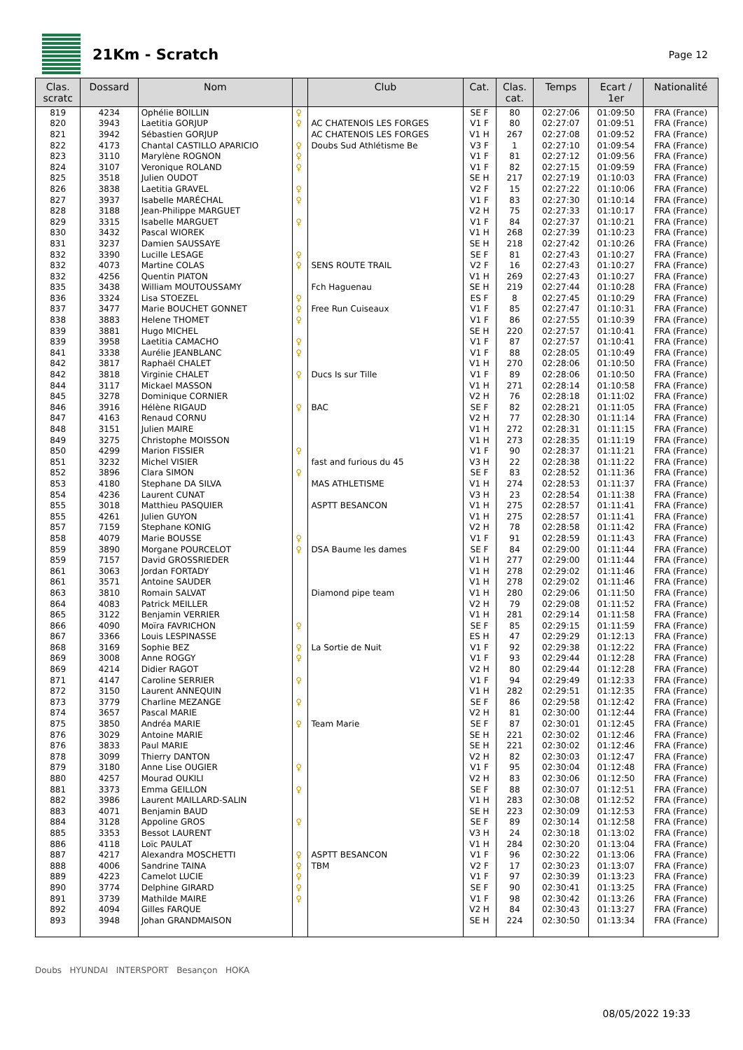21Km - Scratch
Page 12
| Clas. scratc | Dossard | Nom | | Club | Cat. | Clas. cat. | Temps | Ecart / 1er | Nationalité |
| --- | --- | --- | --- | --- | --- | --- | --- | --- | --- |
| 819 | 4234 | Ophélie BOILLIN | ♀ | | SE F | 80 | 02:27:06 | 01:09:50 | FRA (France) |
| 820 | 3943 | Laetitia GORJUP | ♀ | AC CHATENOIS LES FORGES | V1 F | 80 | 02:27:07 | 01:09:51 | FRA (France) |
| 821 | 3942 | Sébastien GORJUP | | AC CHATENOIS LES FORGES | V1 H | 267 | 02:27:08 | 01:09:52 | FRA (France) |
| 822 | 4173 | Chantal CASTILLO APARICIO | ♀ | Doubs Sud Athlétisme Be | V3 F | 1 | 02:27:10 | 01:09:54 | FRA (France) |
| 823 | 3110 | Marylène ROGNON | ♀ | | V1 F | 81 | 02:27:12 | 01:09:56 | FRA (France) |
| 824 | 3107 | Veronique ROLAND | ♀ | | V1 F | 82 | 02:27:15 | 01:09:59 | FRA (France) |
| 825 | 3518 | Julien OUDOT | | | SE H | 217 | 02:27:19 | 01:10:03 | FRA (France) |
| 826 | 3838 | Laetitia GRAVEL | ♀ | | V2 F | 15 | 02:27:22 | 01:10:06 | FRA (France) |
| 827 | 3937 | Isabelle MARÉCHAL | ♀ | | V1 F | 83 | 02:27:30 | 01:10:14 | FRA (France) |
| 828 | 3188 | Jean-Philippe MARGUET | | | V2 H | 75 | 02:27:33 | 01:10:17 | FRA (France) |
| 829 | 3315 | Isabelle MARGUET | ♀ | | V1 F | 84 | 02:27:37 | 01:10:21 | FRA (France) |
| 830 | 3432 | Pascal WIOREK | | | V1 H | 268 | 02:27:39 | 01:10:23 | FRA (France) |
| 831 | 3237 | Damien SAUSSAYE | | | SE H | 218 | 02:27:42 | 01:10:26 | FRA (France) |
| 832 | 3390 | Lucille LESAGE | ♀ | | SE F | 81 | 02:27:43 | 01:10:27 | FRA (France) |
| 832 | 4073 | Martine COLAS | ♀ | SENS ROUTE TRAIL | V2 F | 16 | 02:27:43 | 01:10:27 | FRA (France) |
| 832 | 4256 | Quentin PIATON | | | V1 H | 269 | 02:27:43 | 01:10:27 | FRA (France) |
| 835 | 3438 | William MOUTOUSSAMY | | Fch Haguenau | SE H | 219 | 02:27:44 | 01:10:28 | FRA (France) |
| 836 | 3324 | Lisa STOEZEL | ♀ | | ES F | 8 | 02:27:45 | 01:10:29 | FRA (France) |
| 837 | 3477 | Marie BOUCHET GONNET | ♀ | Free Run Cuiseaux | V1 F | 85 | 02:27:47 | 01:10:31 | FRA (France) |
| 838 | 3883 | Helene THOMET | ♀ | | V1 F | 86 | 02:27:55 | 01:10:39 | FRA (France) |
| 839 | 3881 | Hugo MICHEL | | | SE H | 220 | 02:27:57 | 01:10:41 | FRA (France) |
| 839 | 3958 | Laetitia CAMACHO | ♀ | | V1 F | 87 | 02:27:57 | 01:10:41 | FRA (France) |
| 841 | 3338 | Aurélie JEANBLANC | ♀ | | V1 F | 88 | 02:28:05 | 01:10:49 | FRA (France) |
| 842 | 3817 | Raphaël CHALET | | | V1 H | 270 | 02:28:06 | 01:10:50 | FRA (France) |
| 842 | 3818 | Virginie CHALET | ♀ | Ducs Is sur Tille | V1 F | 89 | 02:28:06 | 01:10:50 | FRA (France) |
| 844 | 3117 | Mickael MASSON | | | V1 H | 271 | 02:28:14 | 01:10:58 | FRA (France) |
| 845 | 3278 | Dominique CORNIER | | | V2 H | 76 | 02:28:18 | 01:11:02 | FRA (France) |
| 846 | 3916 | Hélène RIGAUD | ♀ | BAC | SE F | 82 | 02:28:21 | 01:11:05 | FRA (France) |
| 847 | 4163 | Renaud CORNU | | | V2 H | 77 | 02:28:30 | 01:11:14 | FRA (France) |
| 848 | 3151 | Julien MAIRE | | | V1 H | 272 | 02:28:31 | 01:11:15 | FRA (France) |
| 849 | 3275 | Christophe MOISSON | | | V1 H | 273 | 02:28:35 | 01:11:19 | FRA (France) |
| 850 | 4299 | Marion FISSIER | ♀ | | V1 F | 90 | 02:28:37 | 01:11:21 | FRA (France) |
| 851 | 3232 | Michel VISIER | | fast and furious du 45 | V3 H | 22 | 02:28:38 | 01:11:22 | FRA (France) |
| 852 | 3896 | Clara SIMON | ♀ | | SE F | 83 | 02:28:52 | 01:11:36 | FRA (France) |
| 853 | 4180 | Stephane DA SILVA | | MAS ATHLETISME | V1 H | 274 | 02:28:53 | 01:11:37 | FRA (France) |
| 854 | 4236 | Laurent CUNAT | | | V3 H | 23 | 02:28:54 | 01:11:38 | FRA (France) |
| 855 | 3018 | Matthieu PASQUIER | | ASPTT BESANCON | V1 H | 275 | 02:28:57 | 01:11:41 | FRA (France) |
| 855 | 4261 | Julien GUYON | | | V1 H | 275 | 02:28:57 | 01:11:41 | FRA (France) |
| 857 | 7159 | Stephane KONIG | | | V2 H | 78 | 02:28:58 | 01:11:42 | FRA (France) |
| 858 | 4079 | Marie BOUSSE | ♀ | | V1 F | 91 | 02:28:59 | 01:11:43 | FRA (France) |
| 859 | 3890 | Morgane POURCELOT | ♀ | DSA Baume les dames | SE F | 84 | 02:29:00 | 01:11:44 | FRA (France) |
| 859 | 7157 | David GROSSRIEDER | | | V1 H | 277 | 02:29:00 | 01:11:44 | FRA (France) |
| 861 | 3063 | Jordan FORTADY | | | V1 H | 278 | 02:29:02 | 01:11:46 | FRA (France) |
| 861 | 3571 | Antoine SAUDER | | | V1 H | 278 | 02:29:02 | 01:11:46 | FRA (France) |
| 863 | 3810 | Romain SALVAT | | Diamond pipe team | V1 H | 280 | 02:29:06 | 01:11:50 | FRA (France) |
| 864 | 4083 | Patrick MEILLER | | | V2 H | 79 | 02:29:08 | 01:11:52 | FRA (France) |
| 865 | 3122 | Benjamin VERRIER | | | V1 H | 281 | 02:29:14 | 01:11:58 | FRA (France) |
| 866 | 4090 | Moïra FAVRICHON | ♀ | | SE F | 85 | 02:29:15 | 01:11:59 | FRA (France) |
| 867 | 3366 | Louis LESPINASSE | | | ES H | 47 | 02:29:29 | 01:12:13 | FRA (France) |
| 868 | 3169 | Sophie BEZ | ♀ | La Sortie de Nuit | V1 F | 92 | 02:29:38 | 01:12:22 | FRA (France) |
| 869 | 3008 | Anne ROGGY | ♀ | | V1 F | 93 | 02:29:44 | 01:12:28 | FRA (France) |
| 869 | 4214 | Didier RAGOT | | | V2 H | 80 | 02:29:44 | 01:12:28 | FRA (France) |
| 871 | 4147 | Caroline SERRIER | ♀ | | V1 F | 94 | 02:29:49 | 01:12:33 | FRA (France) |
| 872 | 3150 | Laurent ANNEQUIN | | | V1 H | 282 | 02:29:51 | 01:12:35 | FRA (France) |
| 873 | 3779 | Charline MEZANGE | ♀ | | SE F | 86 | 02:29:58 | 01:12:42 | FRA (France) |
| 874 | 3657 | Pascal MARIE | | | V2 H | 81 | 02:30:00 | 01:12:44 | FRA (France) |
| 875 | 3850 | Andréa MARIE | ♀ | Team Marie | SE F | 87 | 02:30:01 | 01:12:45 | FRA (France) |
| 876 | 3029 | Antoine MARIE | | | SE H | 221 | 02:30:02 | 01:12:46 | FRA (France) |
| 876 | 3833 | Paul MARIE | | | SE H | 221 | 02:30:02 | 01:12:46 | FRA (France) |
| 878 | 3099 | Thierry DANTON | | | V2 H | 82 | 02:30:03 | 01:12:47 | FRA (France) |
| 879 | 3180 | Anne Lise OUGIER | ♀ | | V1 F | 95 | 02:30:04 | 01:12:48 | FRA (France) |
| 880 | 4257 | Mourad OUKILI | | | V2 H | 83 | 02:30:06 | 01:12:50 | FRA (France) |
| 881 | 3373 | Emma GEILLON | ♀ | | SE F | 88 | 02:30:07 | 01:12:51 | FRA (France) |
| 882 | 3986 | Laurent MAILLARD-SALIN | | | V1 H | 283 | 02:30:08 | 01:12:52 | FRA (France) |
| 883 | 4071 | Benjamin BAUD | | | SE H | 223 | 02:30:09 | 01:12:53 | FRA (France) |
| 884 | 3128 | Appoline GROS | ♀ | | SE F | 89 | 02:30:14 | 01:12:58 | FRA (France) |
| 885 | 3353 | Bessot LAURENT | | | V3 H | 24 | 02:30:18 | 01:13:02 | FRA (France) |
| 886 | 4118 | Loïc PAULAT | | | V1 H | 284 | 02:30:20 | 01:13:04 | FRA (France) |
| 887 | 4217 | Alexandra MOSCHETTI | ♀ | ASPTT BESANCON | V1 F | 96 | 02:30:22 | 01:13:06 | FRA (France) |
| 888 | 4006 | Sandrine TAINA | ♀ | TBM | V2 F | 17 | 02:30:23 | 01:13:07 | FRA (France) |
| 889 | 4223 | Camelot LUCIE | ♀ | | V1 F | 97 | 02:30:39 | 01:13:23 | FRA (France) |
| 890 | 3774 | Delphine GIRARD | ♀ | | SE F | 90 | 02:30:41 | 01:13:25 | FRA (France) |
| 891 | 3739 | Mathilde MAIRE | ♀ | | V1 F | 98 | 02:30:42 | 01:13:26 | FRA (France) |
| 892 | 4094 | Gilles FARQUE | | | V2 H | 84 | 02:30:43 | 01:13:27 | FRA (France) |
| 893 | 3948 | Johan GRANDMAISON | | | SE H | 224 | 02:30:50 | 01:13:34 | FRA (France) |
Doubs HYUNDAI INTERSPORT Besançon HOKA
08/05/2022 19:33